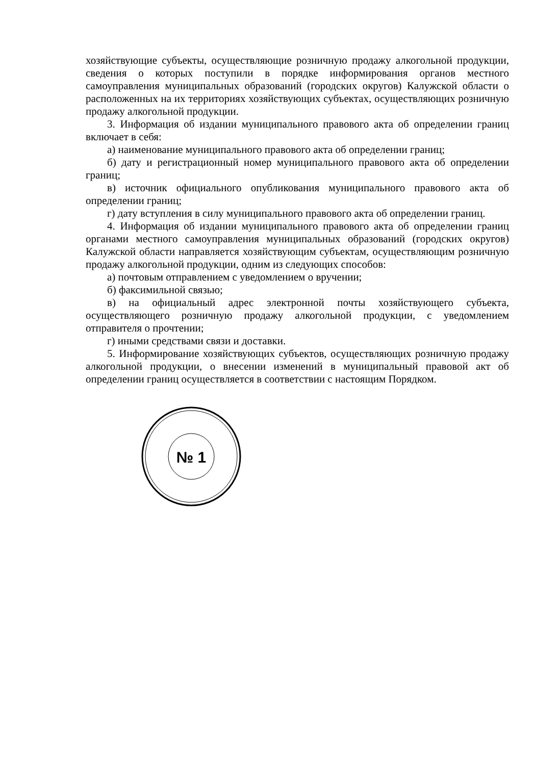хозяйствующие субъекты, осуществляющие розничную продажу алкогольной продукции, сведения о которых поступили в порядке информирования органов местного самоуправления муниципальных образований (городских округов) Калужской области о расположенных на их территориях хозяйствующих субъектах, осуществляющих розничную продажу алкогольной продукции.
3. Информация об издании муниципального правового акта об определении границ включает в себя:
а) наименование муниципального правового акта об определении границ;
б) дату и регистрационный номер муниципального правового акта об определении границ;
в) источник официального опубликования муниципального правового акта об определении границ;
г) дату вступления в силу муниципального правового акта об определении границ.
4. Информация об издании муниципального правового акта об определении границ органами местного самоуправления муниципальных образований (городских округов) Калужской области направляется хозяйствующим субъектам, осуществляющим розничную продажу алкогольной продукции, одним из следующих способов:
а) почтовым отправлением с уведомлением о вручении;
б) факсимильной связью;
в) на официальный адрес электронной почты хозяйствующего субъекта, осуществляющего розничную продажу алкогольной продукции, с уведомлением отправителя о прочтении;
г) иными средствами связи и доставки.
5. Информирование хозяйствующих субъектов, осуществляющих розничную продажу алкогольной продукции, о внесении изменений в муниципальный правовой акт об определении границ осуществляется в соответствии с настоящим Порядком.
№ 1